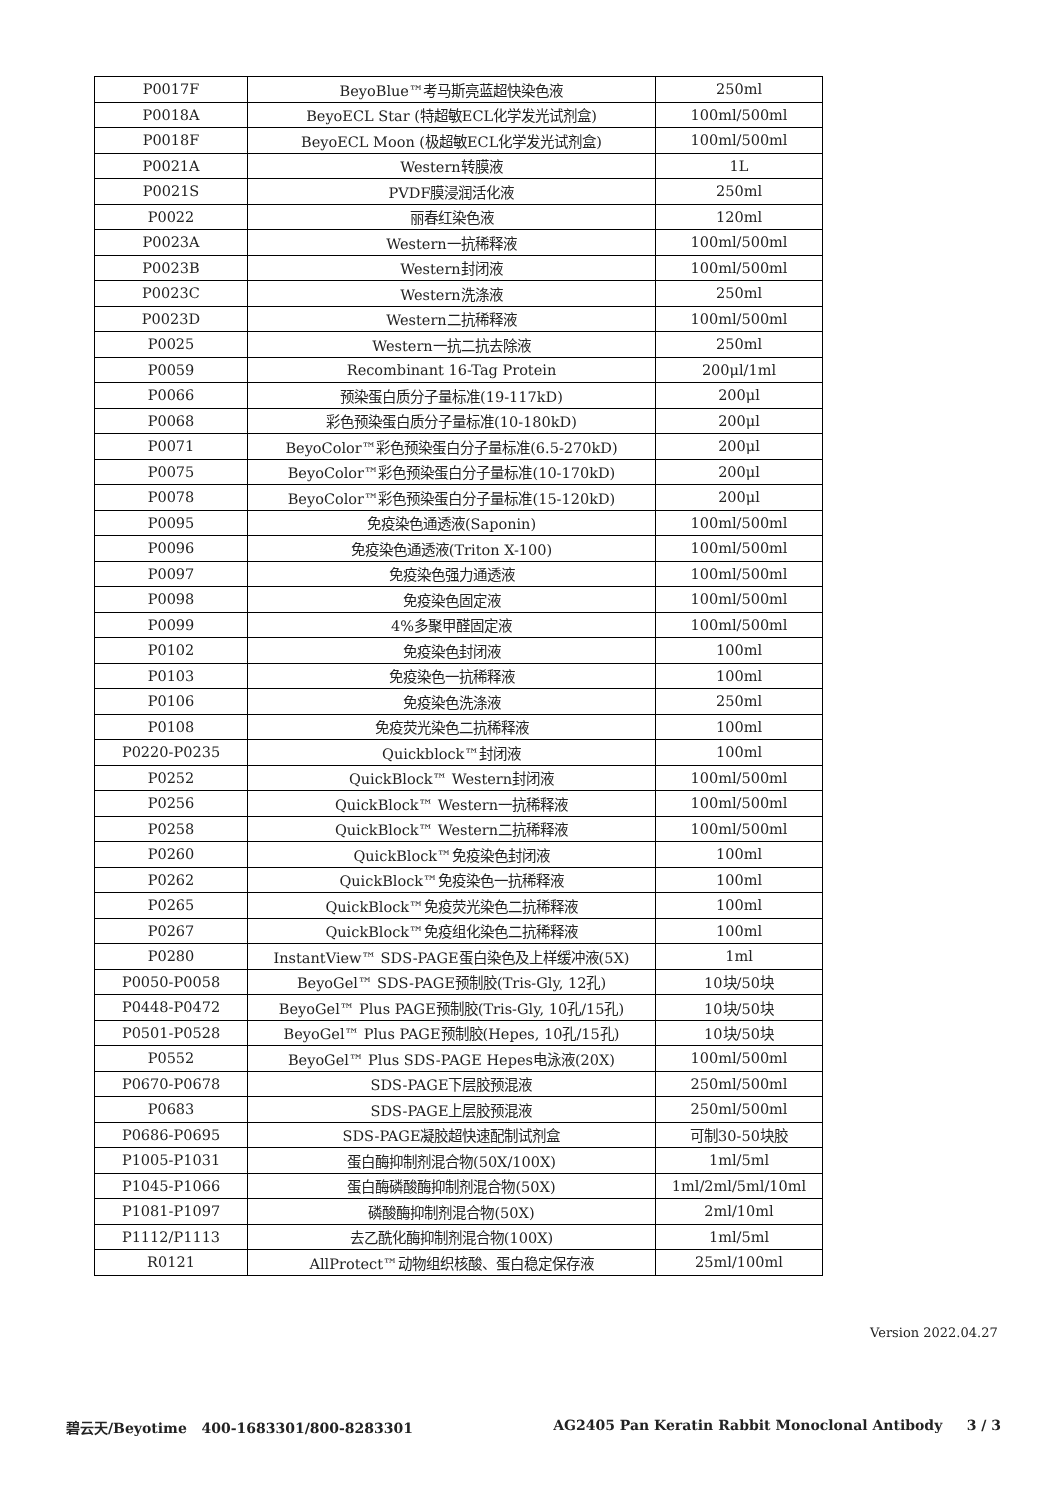| P0017F | BeyoBlue™考马斯亮蓝超快染色液 | 250ml |
| P0018A | BeyoECL Star (特超敏ECL化学发光试剂盒) | 100ml/500ml |
| P0018F | BeyoECL Moon (极超敏ECL化学发光试剂盒) | 100ml/500ml |
| P0021A | Western转膜液 | 1L |
| P0021S | PVDF膜浸润活化液 | 250ml |
| P0022 | 丽春红染色液 | 120ml |
| P0023A | Western一抗稀释液 | 100ml/500ml |
| P0023B | Western封闭液 | 100ml/500ml |
| P0023C | Western洗涤液 | 250ml |
| P0023D | Western二抗稀释液 | 100ml/500ml |
| P0025 | Western一抗二抗去除液 | 250ml |
| P0059 | Recombinant 16-Tag Protein | 200μl/1ml |
| P0066 | 预染蛋白质分子量标准(19-117kD) | 200μl |
| P0068 | 彩色预染蛋白质分子量标准(10-180kD) | 200μl |
| P0071 | BeyoColor™彩色预染蛋白分子量标准(6.5-270kD) | 200μl |
| P0075 | BeyoColor™彩色预染蛋白分子量标准(10-170kD) | 200μl |
| P0078 | BeyoColor™彩色预染蛋白分子量标准(15-120kD) | 200μl |
| P0095 | 免疫染色通透液(Saponin) | 100ml/500ml |
| P0096 | 免疫染色通透液(Triton X-100) | 100ml/500ml |
| P0097 | 免疫染色强力通透液 | 100ml/500ml |
| P0098 | 免疫染色固定液 | 100ml/500ml |
| P0099 | 4%多聚甲醛固定液 | 100ml/500ml |
| P0102 | 免疫染色封闭液 | 100ml |
| P0103 | 免疫染色一抗稀释液 | 100ml |
| P0106 | 免疫染色洗涤液 | 250ml |
| P0108 | 免疫荧光染色二抗稀释液 | 100ml |
| P0220-P0235 | Quickblock™封闭液 | 100ml |
| P0252 | QuickBlock™ Western封闭液 | 100ml/500ml |
| P0256 | QuickBlock™ Western一抗稀释液 | 100ml/500ml |
| P0258 | QuickBlock™ Western二抗稀释液 | 100ml/500ml |
| P0260 | QuickBlock™免疫染色封闭液 | 100ml |
| P0262 | QuickBlock™免疫染色一抗稀释液 | 100ml |
| P0265 | QuickBlock™免疫荧光染色二抗稀释液 | 100ml |
| P0267 | QuickBlock™免疫组化染色二抗稀释液 | 100ml |
| P0280 | InstantView™ SDS-PAGE蛋白染色及上样缓冲液(5X) | 1ml |
| P0050-P0058 | BeyoGel™ SDS-PAGE预制胶(Tris-Gly, 12孔) | 10块/50块 |
| P0448-P0472 | BeyoGel™ Plus PAGE预制胶(Tris-Gly, 10孔/15孔) | 10块/50块 |
| P0501-P0528 | BeyoGel™ Plus PAGE预制胶(Hepes, 10孔/15孔) | 10块/50块 |
| P0552 | BeyoGel™ Plus SDS-PAGE Hepes电泳液(20X) | 100ml/500ml |
| P0670-P0678 | SDS-PAGE下层胶预混液 | 250ml/500ml |
| P0683 | SDS-PAGE上层胶预混液 | 250ml/500ml |
| P0686-P0695 | SDS-PAGE凝胶超快速配制试剂盒 | 可制30-50块胶 |
| P1005-P1031 | 蛋白酶抑制剂混合物(50X/100X) | 1ml/5ml |
| P1045-P1066 | 蛋白酶磷酸酶抑制剂混合物(50X) | 1ml/2ml/5ml/10ml |
| P1081-P1097 | 磷酸酶抑制剂混合物(50X) | 2ml/10ml |
| P1112/P1113 | 去乙酰化酶抑制剂混合物(100X) | 1ml/5ml |
| R0121 | AllProtect™动物组织核酸、蛋白稳定保存液 | 25ml/100ml |
Version 2022.04.27
碧云天/Beyotime 400-1683301/800-8283301 AG2405 Pan Keratin Rabbit Monoclonal Antibody 3 / 3